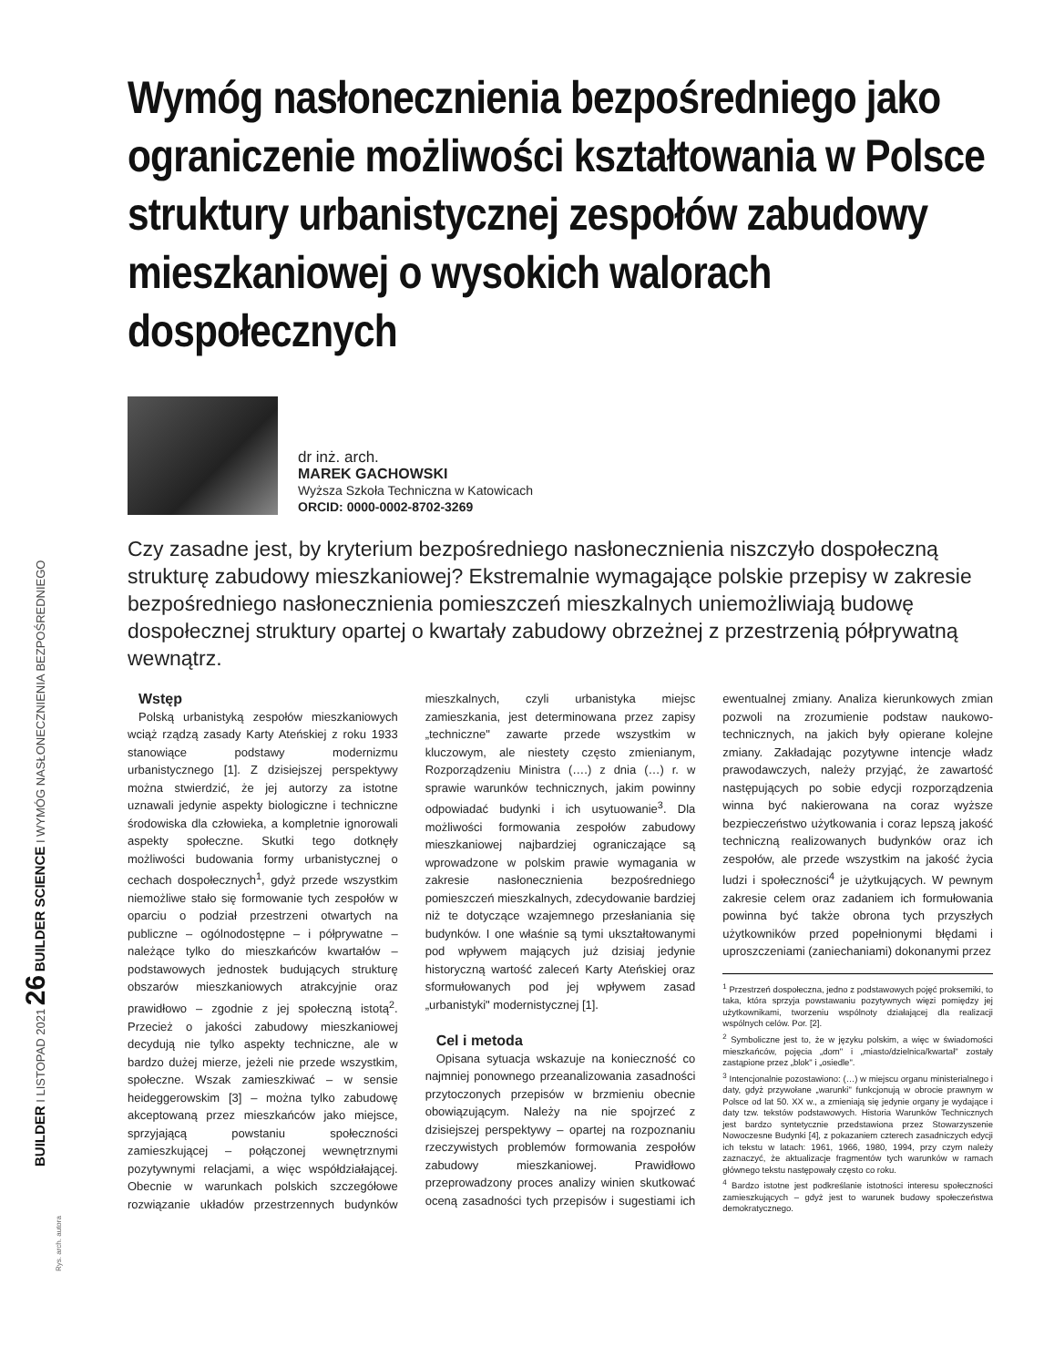BUILDER I LISTOPAD 2021 26 BUILDER SCIENCE I WYMÓG NASŁONECZNIENIA BEZPOŚREDNIEGO
Rys. arch. autora
Wymóg nasłonecznienia bezpośredniego jako ograniczenie możliwości kształtowania w Polsce struktury urbanistycznej zespołów zabudowy mieszkaniowej o wysokich walorach dospołecznych
dr inż. arch.
MAREK GACHOWSKI
Wyższa Szkoła Techniczna w Katowicach
ORCID: 0000-0002-8702-3269
Czy zasadne jest, by kryterium bezpośredniego nasłonecznienia niszczyło dospołeczną strukturę zabudowy mieszkaniowej? Ekstremalnie wymagające polskie przepisy w zakresie bezpośredniego nasłonecznienia pomieszczeń mieszkalnych uniemożliwiają budowę dospołecznej struktury opartej o kwartały zabudowy obrzeżnej z przestrzenią półprywatną wewnątrz.
Wstęp
Polską urbanistyką zespołów mieszkaniowych wciąż rządzą zasady Karty Ateńskiej z roku 1933 stanowiące podstawy modernizmu urbanistycznego [1]. Z dzisiejszej perspektywy można stwierdzić, że jej autorzy za istotne uznawali jedynie aspekty biologiczne i techniczne środowiska dla człowieka, a kompletnie ignorowali aspekty społeczne. Skutki tego dotknęły możliwości budowania formy urbanistycznej o cechach dospołecznych<sup>1</sup>, gdyż przede wszystkim niemożliwe stało się formowanie tych zespołów w oparciu o podział przestrzeni otwartych na publiczne – ogólnodostępne – i półprywatne – należące tylko do mieszkańców kwartałów – podstawowych jednostek budujących strukturę obszarów mieszkaniowych atrakcyjnie oraz prawidłowo – zgodnie z jej społeczną istotą<sup>2</sup>. Przecież o jakości zabudowy mieszkaniowej decydują nie tylko aspekty techniczne, ale w bardzo dużej mierze, jeżeli nie przede wszystkim, społeczne. Wszak zamieszkiwać – w sensie heideggerowskim [3] – można tylko zabudowę akceptowaną przez mieszkańców jako miejsce, sprzyjającą powstaniu społeczności zamieszkującej – połączonej wewnętrznymi pozytywnymi relacjami, a więc współdziałającej. Obecnie w warunkach polskich szczegółowe rozwiązanie układów przestrzennych budynków mieszkalnych, czyli urbanistyka miejsc zamieszkania, jest determinowana przez zapisy „techniczne" zawarte przede wszystkim w kluczowym, ale niestety często zmienianym, Rozporządzeniu Ministra (….) z dnia (…) r. w sprawie warunków technicznych, jakim powinny odpowiadać budynki i ich usytuowanie<sup>3</sup>. Dla możliwości formowania zespołów zabudowy mieszkaniowej najbardziej ograniczające są wprowadzone w polskim prawie wymagania w zakresie nasłonecznienia bezpośredniego pomieszczeń mieszkalnych, zdecydowanie bardziej niż te dotyczące wzajemnego przesłaniania się budynków. I one właśnie są tymi ukształtowanymi pod wpływem mających już dzisiaj jedynie historyczną wartość zaleceń Karty Ateńskiej oraz sformułowanych pod jej wpływem zasad „urbanistyki" modernistycznej [1].
Cel i metoda
Opisana sytuacja wskazuje na konieczność co najmniej ponownego przeanalizowania zasadności przytoczonych przepisów w brzmieniu obecnie obowiązującym. Należy na nie spojrzeć z dzisiejszej perspektywy – opartej na rozpoznaniu rzeczywistych problemów formowania zespołów zabudowy mieszkaniowej. Prawidłowo przeprowadzony proces analizy winien skutkować oceną zasadności tych przepisów i sugestiami ich ewentualnej zmiany. Analiza kierunkowych zmian pozwoli na zrozumienie podstaw naukowo-technicznych, na jakich były opierane kolejne zmiany. Zakładając pozytywne intencje władz prawodawczych, należy przyjąć, że zawartość następujących po sobie edycji rozporządzenia winna być nakierowana na coraz wyższe bezpieczeństwo użytkowania i coraz lepszą jakość techniczną realizowanych budynków oraz ich zespołów, ale przede wszystkim na jakość życia ludzi i społeczności<sup>4</sup> je użytkujących. W pewnym zakresie celem oraz zadaniem ich formułowania powinna być także obrona tych przyszłych użytkowników przed popełnionymi błędami i uproszczeniami (zaniechaniami) dokonanymi przez
<sup>1</sup> Przestrzeń dospołeczna, jedno z podstawowych pojęć proksemiki, to taka, która sprzyja powstawaniu pozytywnych więzi pomiędzy jej użytkownikami, tworzeniu wspólnoty działającej dla realizacji wspólnych celów. Por. [2].
<sup>2</sup> Symboliczne jest to, że w języku polskim, a więc w świadomości mieszkańców, pojęcia „dom" i „miasto/dzielnica/kwartał" zostały zastąpione przez „blok" i „osiedle".
<sup>3</sup> Intencjonalnie pozostawiono: (…) w miejscu organu ministerialnego i daty, gdyż przywołane „warunki" funkcjonują w obrocie prawnym w Polsce od lat 50. XX w., a zmieniają się jedynie organy je wydające i daty tzw. tekstów podstawowych. Historia Warunków Technicznych jest bardzo syntetycznie przedstawiona przez Stowarzyszenie Nowoczesne Budynki [4], z pokazaniem czterech zasadniczych edycji ich tekstu w latach: 1961, 1966, 1980, 1994, przy czym należy zaznaczyć, że aktualizacje fragmentów tych warunków w ramach głównego tekstu następowały często co roku.
<sup>4</sup> Bardzo istotne jest podkreślanie istotności interesu społeczności zamieszkujących – gdyż jest to warunek budowy społeczeństwa demokratycznego.